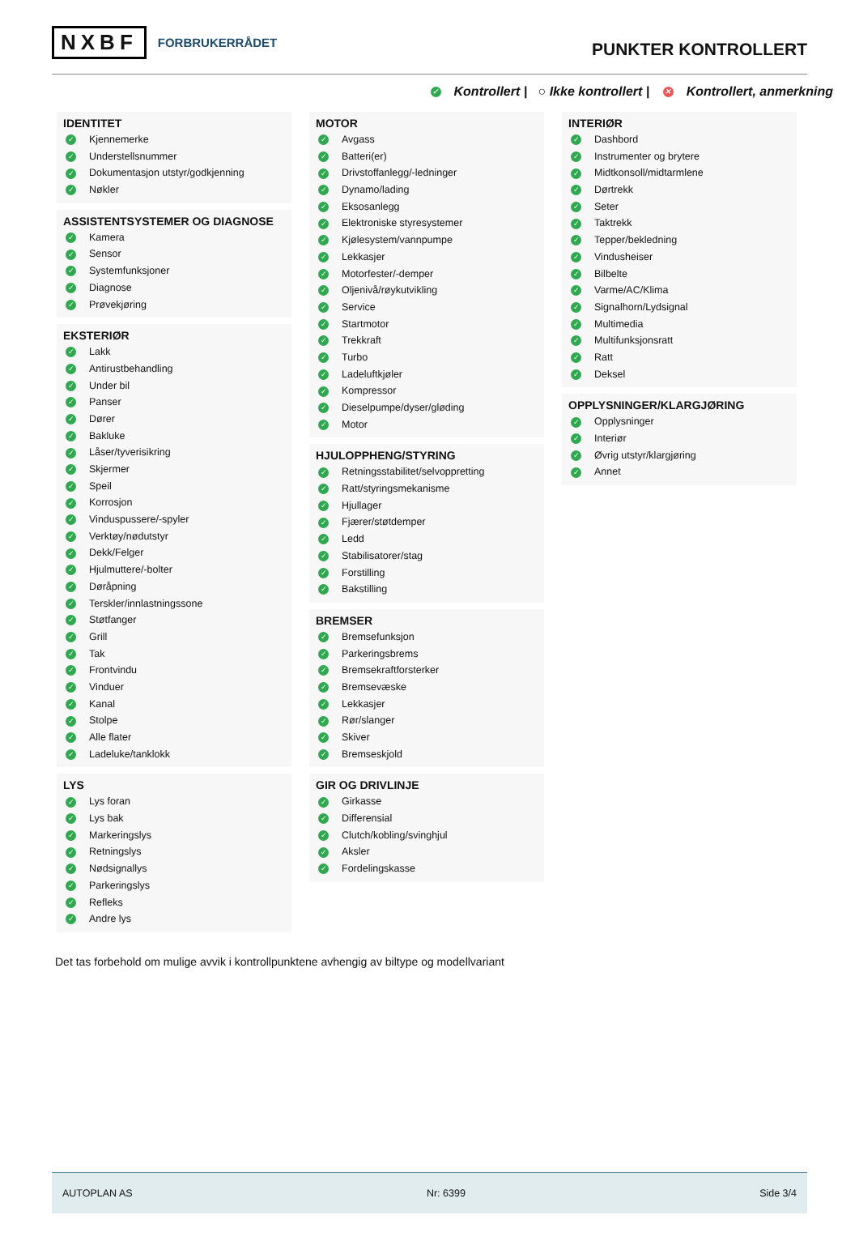NXBF FORBRUKERRÅDET
PUNKTER KONTROLLERT
✓ Kontrollert | ○ Ikke kontrollert | ✕ Kontrollert, anmerkning
IDENTITET
✓ Kjennemerke
✓ Understellsnummer
✓ Dokumentasjon utstyr/godkjenning
✓ Nøkler
ASSISTENTSYSTEMER OG DIAGNOSE
✓ Kamera
✓ Sensor
✓ Systemfunksjoner
✓ Diagnose
✓ Prøvekjøring
EKSTERIØR
✓ Lakk
✓ Antirustbehandling
✓ Under bil
✓ Panser
✓ Dører
✓ Bakluke
✓ Låser/tyverisikring
✓ Skjermer
✓ Speil
✓ Korrosjon
✓ Vinduspussere/-spyler
✓ Verktøy/nødutstyr
✓ Dekk/Felger
✓ Hjulmuttere/-bolter
✓ Døråpning
✓ Terskler/innlastningssone
✓ Støtfanger
✓ Grill
✓ Tak
✓ Frontvindu
✓ Vinduer
✓ Kanal
✓ Stolpe
✓ Alle flater
✓ Ladeluke/tanklokk
LYS
✓ Lys foran
✓ Lys bak
✓ Markeringslys
✓ Retningslys
✓ Nødsignallys
✓ Parkeringslys
✓ Refleks
✓ Andre lys
MOTOR
✓ Avgass
✓ Batteri(er)
✓ Drivstoffanlegg/-ledninger
✓ Dynamo/lading
✓ Eksosanlegg
✓ Elektroniske styresystemer
✓ Kjølesystem/vannpumpe
✓ Lekkasjer
✓ Motorfester/-demper
✓ Oljenivå/røykutvikling
✓ Service
✓ Startmotor
✓ Trekkraft
✓ Turbo
✓ Ladeluftkjøler
✓ Kompressor
✓ Dieselpumpe/dyser/gløding
✓ Motor
HJULOPPHENG/STYRING
✓ Retningsstabilitet/selvoppretting
✓ Ratt/styringsmekanisme
✓ Hjullager
✓ Fjærer/støtdemper
✓ Ledd
✓ Stabilisatorer/stag
✓ Forstilling
✓ Bakstilling
BREMSER
✓ Bremsefunksjon
✓ Parkeringsbrems
✓ Bremsekraftforsterker
✓ Bremsevæske
✓ Lekkasjer
✓ Rør/slanger
✓ Skiver
✓ Bremseskjold
GIR OG DRIVLINJE
✓ Girkasse
✓ Differensial
✓ Clutch/kobling/svinghjul
✓ Aksler
✓ Fordelingskasse
INTERIØR
✓ Dashbord
✓ Instrumenter og brytere
✓ Midtkonsoll/midtarmlene
✓ Dørtrekk
✓ Seter
✓ Taktrekk
✓ Tepper/bekledning
✓ Vindusheiser
✓ Bilbelte
✓ Varme/AC/Klima
✓ Signalhorn/Lydsignal
✓ Multimedia
✓ Multifunksjonsratt
✓ Ratt
✓ Deksel
OPPLYSNINGER/KLARGJØRING
✓ Opplysninger
✓ Interiør
✓ Øvrig utstyr/klargjøring
✓ Annet
Det tas forbehold om mulige avvik i kontrollpunktene avhengig av biltype og modellvariant
AUTOPLAN AS Nr: 6399 Side 3/4